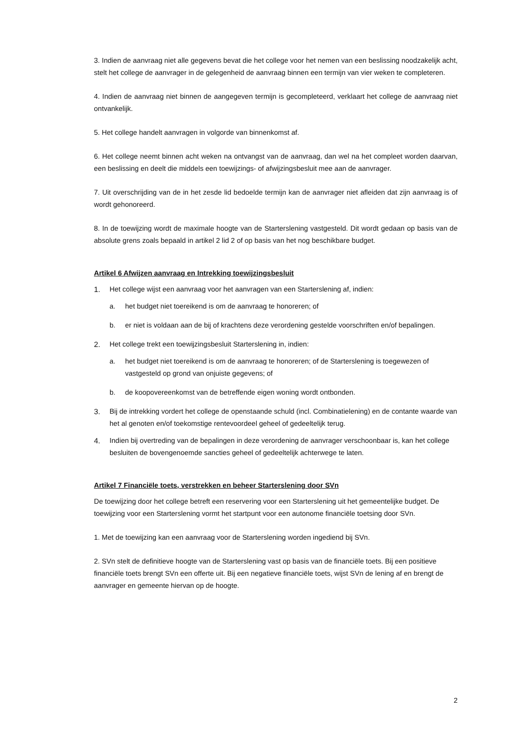3. Indien de aanvraag niet alle gegevens bevat die het college voor het nemen van een beslissing noodzakelijk acht, stelt het college de aanvrager in de gelegenheid de aanvraag binnen een termijn van vier weken te completeren.
4. Indien de aanvraag niet binnen de aangegeven termijn is gecompleteerd, verklaart het college de aanvraag niet ontvankelijk.
5. Het college handelt aanvragen in volgorde van binnenkomst af.
6. Het college neemt binnen acht weken na ontvangst van de aanvraag, dan wel na het compleet worden daarvan, een beslissing en deelt die middels een toewijzings- of afwijzingsbesluit mee aan de aanvrager.
7. Uit overschrijding van de in het zesde lid bedoelde termijn kan de aanvrager niet afleiden dat zijn aanvraag is of wordt gehonoreerd.
8. In de toewijzing wordt de maximale hoogte van de Starterslening vastgesteld. Dit wordt gedaan op basis van de absolute grens zoals bepaald in artikel 2 lid 2 of op basis van het nog beschikbare budget.
Artikel 6 Afwijzen aanvraag en Intrekking toewijzingsbesluit
1. Het college wijst een aanvraag voor het aanvragen van een Starterslening af, indien:
a. het budget niet toereikend is om de aanvraag te honoreren; of
b. er niet is voldaan aan de bij of krachtens deze verordening gestelde voorschriften en/of bepalingen.
2. Het college trekt een toewijzingsbesluit Starterslening in, indien:
a. het budget niet toereikend is om de aanvraag te honoreren; of de Starterslening is toegewezen of vastgesteld op grond van onjuiste gegevens; of
b. de koopovereenkomst van de betreffende eigen woning wordt ontbonden.
3. Bij de intrekking vordert het college de openstaande schuld (incl. Combinatielening) en de contante waarde van het al genoten en/of toekomstige rentevoordeel geheel of gedeeltelijk terug.
4. Indien bij overtreding van de bepalingen in deze verordening de aanvrager verschoonbaar is, kan het college besluiten de bovengenoemde sancties geheel of gedeeltelijk achterwege te laten.
Artikel 7 Financiële toets, verstrekken en beheer Starterslening door SVn
De toewijzing door het college betreft een reservering voor een Starterslening uit het gemeentelijke budget. De toewijzing voor een Starterslening vormt het startpunt voor een autonome financiële toetsing door SVn.
1. Met de toewijzing kan een aanvraag voor de Starterslening worden ingediend bij SVn.
2. SVn stelt de definitieve hoogte van de Starterslening vast op basis van de financiële toets. Bij een positieve financiële toets brengt SVn een offerte uit. Bij een negatieve financiële toets, wijst SVn de lening af en brengt de aanvrager en gemeente hiervan op de hoogte.
2